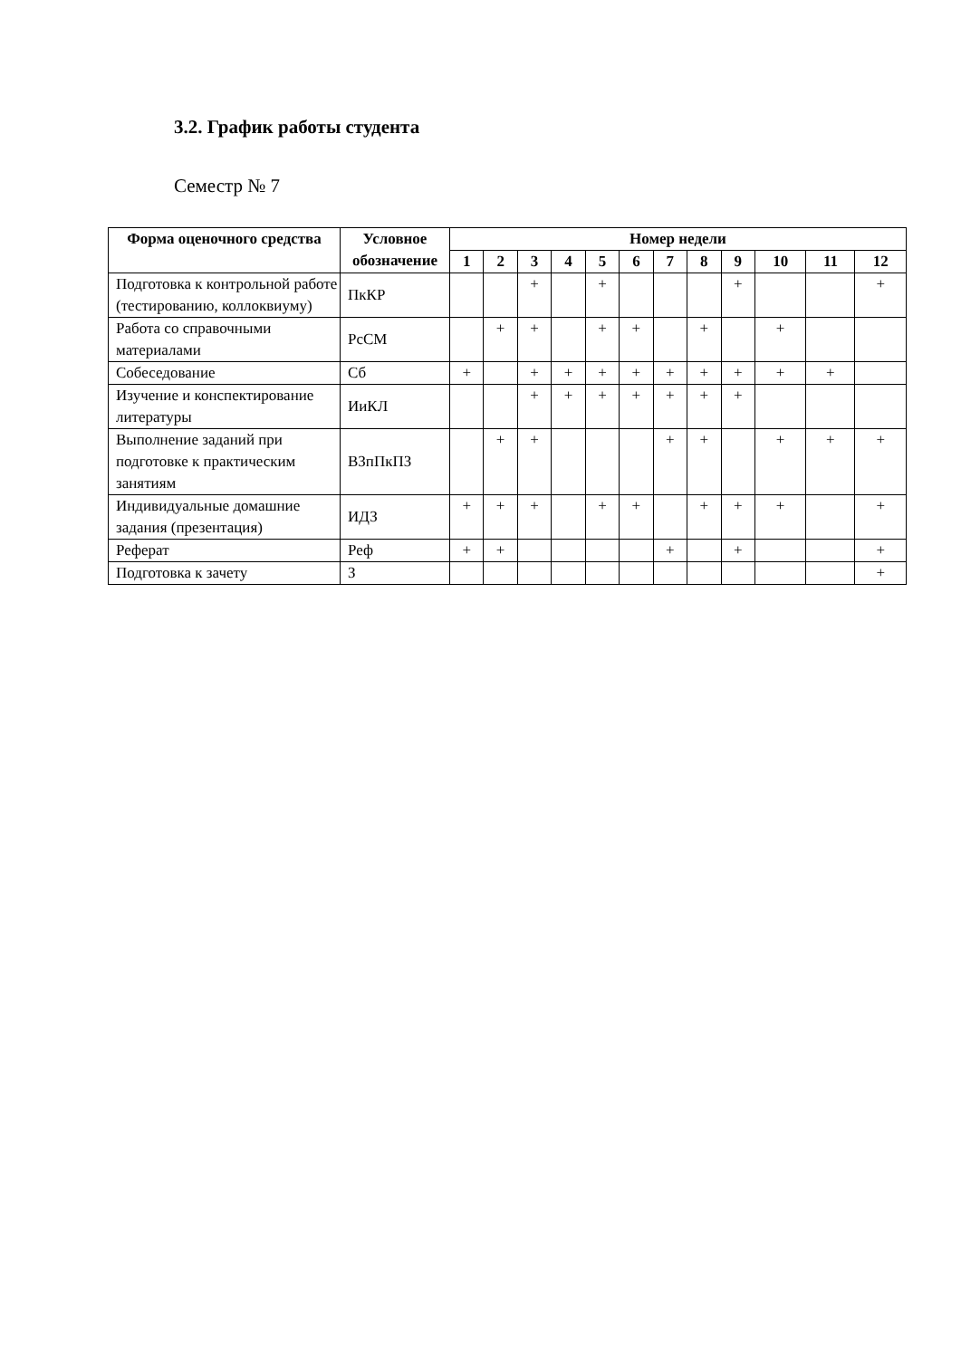3.2. График работы студента
Семестр № 7
| Форма оценочного средства | Условное обозначение | Номер недели | | | | | | | | | | | |
| --- | --- | --- | --- | --- | --- | --- | --- | --- | --- | --- | --- | --- | --- |
| | | 1 | 2 | 3 | 4 | 5 | 6 | 7 | 8 | 9 | 10 | 11 | 12 |
| Подготовка к контрольной работе (тестированию, коллоквиуму) | ПкКР | | | + | | + | | | | + | | | + |
| Работа со справочными материалами | РсСМ | | + | + | | + | + | | + | | + | | |
| Собеседование | Сб | + | | + | + | + | + | + | + | + | + | + | |
| Изучение и конспектирование литературы | ИиКЛ | | | + | + | + | + | + | + | + | | | |
| Выполнение заданий при подготовке к практическим занятиям | ВЗпПкПЗ | | + | + | | | | + | + | | + | + | + |
| Индивидуальные домашние задания (презентация) | ИДЗ | + | + | + | | + | + | | + | + | + | | + |
| Реферат | Реф | + | + | | | | | + | | + | | | + |
| Подготовка к зачету | З | | | | | | | | | | | | + |